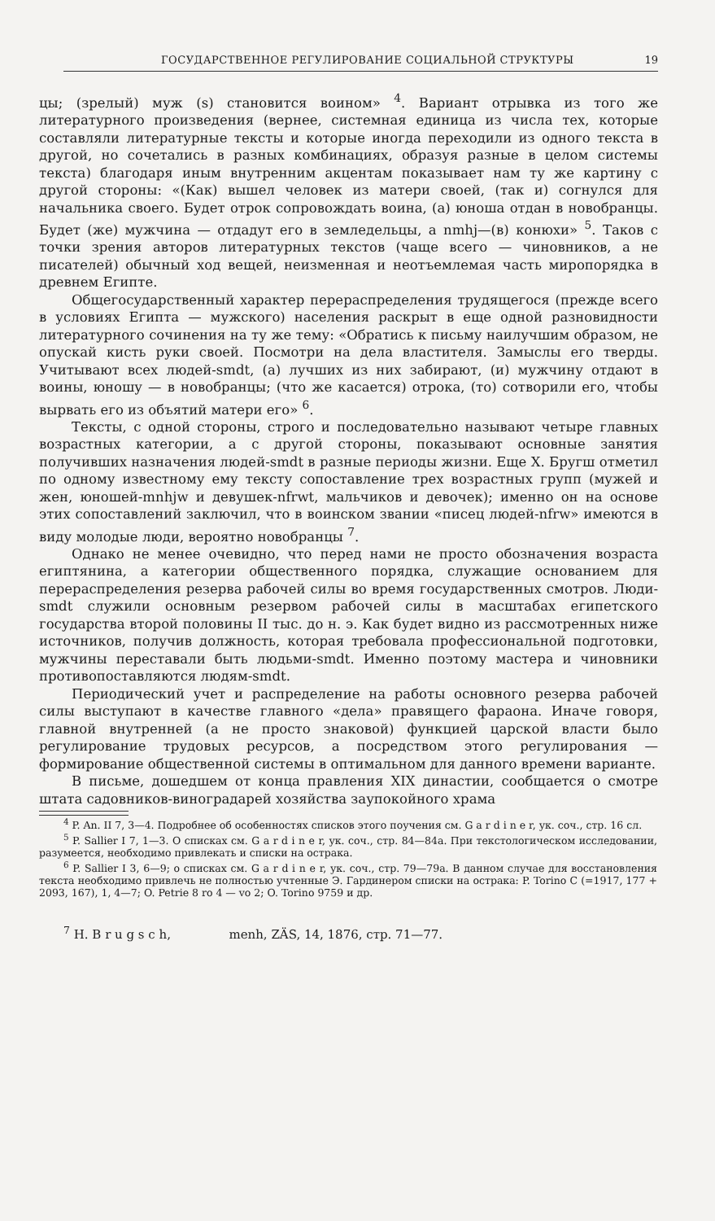ГОСУДАРСТВЕННОЕ РЕГУЛИРОВАНИЕ СОЦИАЛЬНОЙ СТРУКТУРЫ 19
цы; (зрелый) муж (s) становится воином» <sup>4</sup>. Вариант отрывка из того же литературного произведения (вернее, системная единица из числа тех, которые составляли литературные тексты и которые иногда переходили из одного текста в другой, но сочетались в разных комбинациях, образуя разные в целом системы текста) благодаря иным внутренним акцентам показывает нам ту же картину с другой стороны: «(Как) вышел человек из матери своей, (так и) согнулся для начальника своего. Будет отрок сопровождать воина, (а) юноша отдан в новобранцы. Будет (же) мужчина — отдадут его в земледельцы, а nmhj—(в) конюхи» <sup>5</sup>. Таков с точки зрения авторов литературных текстов (чаще всего — чиновников, а не писателей) обычный ход вещей, неизменная и неотъемлемая часть миропорядка в древнем Египте.
Общегосударственный характер перераспределения трудящегося (прежде всего в условиях Египта — мужского) населения раскрыт в еще одной разновидности литературного сочинения на ту же тему: «Обратись к письму наилучшим образом, не опускай кисть руки своей. Посмотри на дела властителя. Замыслы его тверды. Учитывают всех людей-smdt, (а) лучших из них забирают, (и) мужчину отдают в воины, юношу — в новобранцы; (что же касается) отрока, (то) сотворили его, чтобы вырвать его из объятий матери его» <sup>6</sup>.
Тексты, с одной стороны, строго и последовательно называют четыре главных возрастных категории, а с другой стороны, показывают основные занятия получивших назначения людей-smdt в разные периоды жизни. Еще Х. Бругш отметил по одному известному ему тексту сопоставление трех возрастных групп (мужей и жен, юношей-mnhjw и девушек-nfrwt, мальчиков и девочек); именно он на основе этих сопоставлений заключил, что в воинском звании «писец людей-nfrw» имеются в виду молодые люди, вероятно новобранцы <sup>7</sup>.
Однако не менее очевидно, что перед нами не просто обозначения возраста египтянина, а категории общественного порядка, служащие основанием для перераспределения резерва рабочей силы во время государственных смотров. Люди-smdt служили основным резервом рабочей силы в масштабах египетского государства второй половины II тыс. до н. э. Как будет видно из рассмотренных ниже источников, получив должность, которая требовала профессиональной подготовки, мужчины переставали быть людьми-smdt. Именно поэтому мастера и чиновники противопоставляются людям-smdt.
Периодический учет и распределение на работы основного резерва рабочей силы выступают в качестве главного «дела» правящего фараона. Иначе говоря, главной внутренней (а не просто знаковой) функцией царской власти было регулирование трудовых ресурсов, а посредством этого регулирования — формирование общественной системы в оптимальном для данного времени варианте.
В письме, дошедшем от конца правления XIX династии, сообщается о смотре штата садовников-виноградарей хозяйства заупокойного храма
<sup>4</sup> P. An. II 7, 3—4. Подробнее об особенностях списков этого поучения см. G a r d i n e r, ук. соч., стр. 16 сл.
<sup>5</sup> P. Sallier I 7, 1—3. О списках см. G a r d i n e r, ук. соч., стр. 84—84а. При текстологическом исследовании, разумеется, необходимо привлекать и списки на остракa.
<sup>6</sup> P. Sallier I 3, 6—9; о списках см. G a r d i n e r, ук. соч., стр. 79—79а. В данном случае для восстановления текста необходимо привлечь не полностью учтенные Э. Гардинером списки на остракa: P. Torino C (=1917, 177 + 2093, 167), 1, 4—7; O. Petrie 8 ro 4 — vo 2; O. Torino 9759 и др.
<sup>7</sup> H. B r u g s c h, menh, ZÄS, 14, 1876, стр. 71—77.